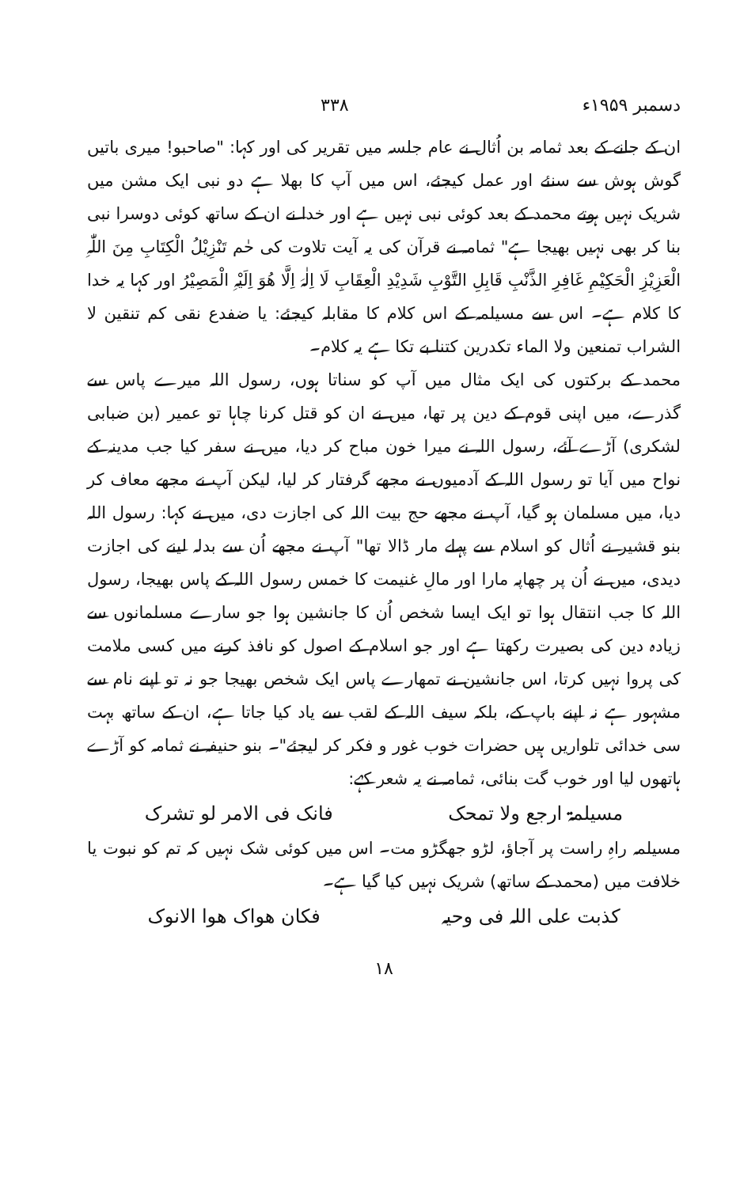دسمبر ۱۹۵۹ء ۳۳۸
ان کے جانے کے بعد ثمامہ بن اُثال نے عام جلسہ میں تقریر کی اور کہا: "صاحبو! میری باتیں گوش ہوش سے سنئے اور عمل کیجئے، اس میں آپ کا بھلا ہے دو نبی ایک مشن میں شریک نہیں ہوتے محمد کے بعد کوئی نبی نہیں ہے اور خدا نے ان کے ساتھ کوئی دوسرا نبی بنا کر بھی نہیں بھیجا ہے" ثمامہ نے قرآن کی یہ آیت تلاوت کی حٰم تَنْزِیْلُ الْکِتَابِ مِنَ اللّٰہِ الْعَزِیْزِ الْحَکِیْمِ غَافِرِ الذَّنْبِ قَابِلِ التَّوْبِ شَدِیْدِ الْعِقَابِ لَا اِلٰہَ اِلَّا ھُوَ اِلَیْہِ الْمَصِیْرُ اور کہا یہ خدا کا کلام ہے۔ اس سے مسیلمہ کے اس کلام کا مقابلہ کیجئے: یا ضفدع نقی کم تنقین لا الشراب تمنعین ولا الماء تکدرین کتنا بے تکا ہے یہ کلام۔
محمد کے برکتوں کی ایک مثال میں آپ کو سناتا ہوں، رسول اللہ میرے پاس سے گذرے، میں اپنی قوم کے دین پر تھا، میں نے ان کو قتل کرنا چاہا تو عمیر (بن ضبابی لشکری) آڑے آئے، رسول اللہ نے میرا خون مباح کر دیا، میں نے سفر کیا جب مدینہ کے نواح میں آیا تو رسول اللہ کے آدمیوں نے مجھے گرفتار کر لیا، لیکن آپ نے مجھے معاف کر دیا، میں مسلمان ہو گیا، آپ نے مجھے حج بیت اللہ کی اجازت دی، میں نے کہا: رسول اللہ بنو قشیر نے اُثال کو اسلام سے پہلے مار ڈالا تھا" آپ نے مجھے اُن سے بدلہ لینے کی اجازت دیدی، میں نے اُن پر چھاپہ مارا اور مالِ غنیمت کا خمس رسول اللہ کے پاس بھیجا، رسول اللہ کا جب انتقال ہوا تو ایک ایسا شخص اُن کا جانشین ہوا جو سارے مسلمانوں سے زیادہ دین کی بصیرت رکھتا ہے اور جو اسلام کے اصول کو نافذ کرنے میں کسی ملامت کی پروا نہیں کرتا، اس جانشین نے تمھارے پاس ایک شخص بھیجا جو نہ تو اپنے نام سے مشہور ہے نہ اپنے باپ کے، بلکہ سیف اللہ کے لقب سے یاد کیا جاتا ہے، ان کے ساتھ بہت سی خدائی تلواریں ہیں حضرات خوب غور و فکر کر لیجئے"۔ بنو حنیفہ نے ثمامہ کو آڑے ہاتھوں لیا اور خوب گت بنائی، ثمامہ نے یہ شعر کہے:
مسیلمۃ ارجع ولا تمحک فانک فی الامر لو تشرک
مسیلمہ راہِ راست پر آجاؤ، لڑو جھگڑو مت۔ اس میں کوئی شک نہیں کہ تم کو نبوت یا خلافت میں (محمد کے ساتھ) شریک نہیں کیا گیا ہے۔
کذبت علی اللہ فی وحیہ فکان ھواک ھوا الانوک
۱۸